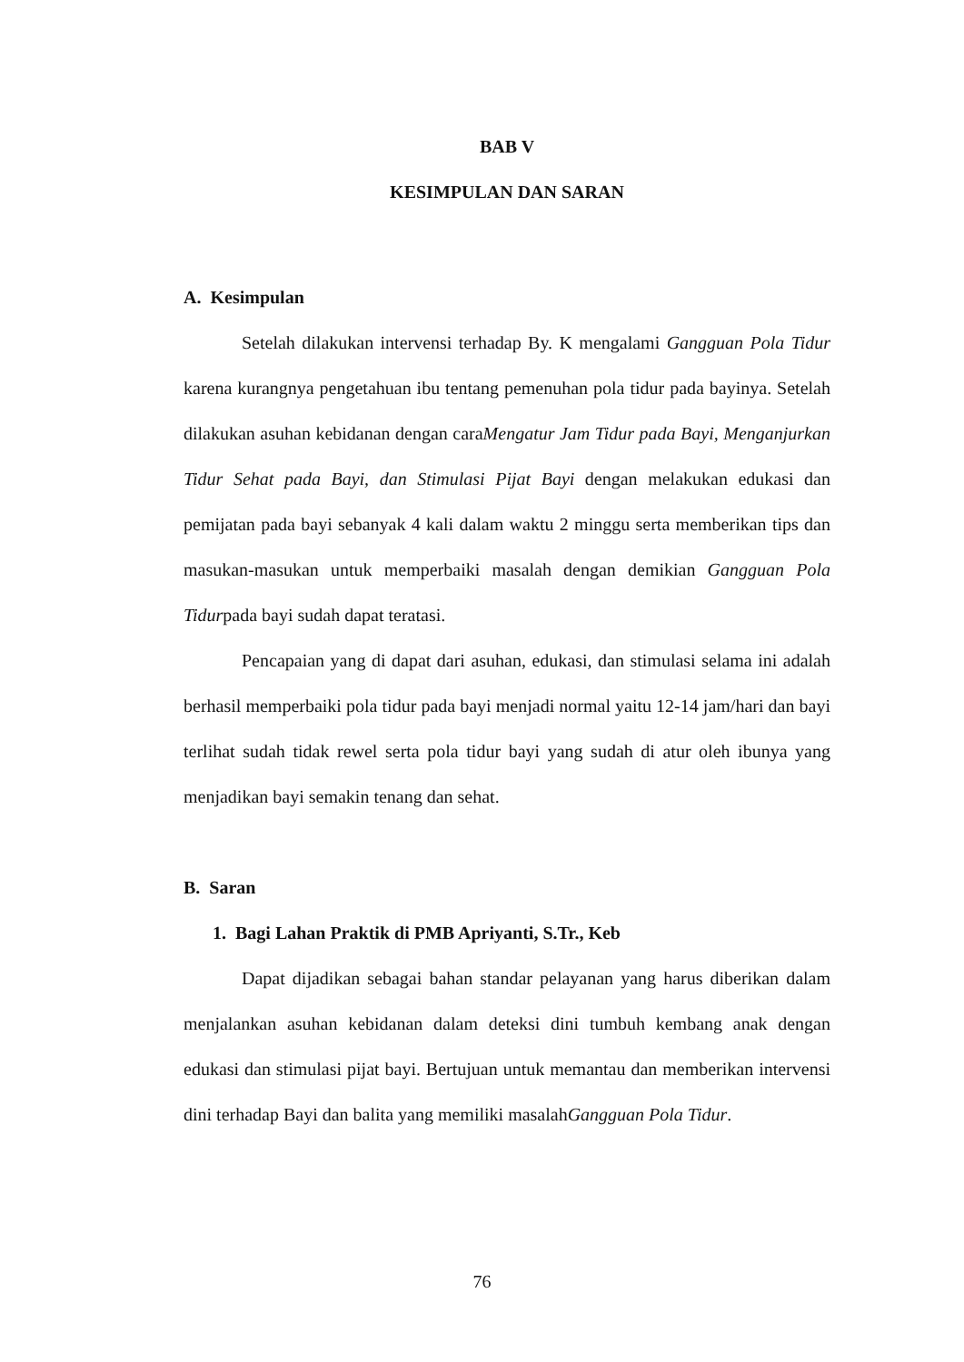BAB V
KESIMPULAN DAN SARAN
A. Kesimpulan
Setelah dilakukan intervensi terhadap By. K mengalami Gangguan Pola Tidur karena kurangnya pengetahuan ibu tentang pemenuhan pola tidur pada bayinya. Setelah dilakukan asuhan kebidanan dengan caraMengatur Jam Tidur pada Bayi, Menganjurkan Tidur Sehat pada Bayi, dan Stimulasi Pijat Bayi dengan melakukan edukasi dan pemijatan pada bayi sebanyak 4 kali dalam waktu 2 minggu serta memberikan tips dan masukan-masukan untuk memperbaiki masalah dengan demikian Gangguan Pola Tidurpada bayi sudah dapat teratasi.
Pencapaian yang di dapat dari asuhan, edukasi, dan stimulasi selama ini adalah berhasil memperbaiki pola tidur pada bayi menjadi normal yaitu 12-14 jam/hari dan bayi terlihat sudah tidak rewel serta pola tidur bayi yang sudah di atur oleh ibunya yang menjadikan bayi semakin tenang dan sehat.
B. Saran
1. Bagi Lahan Praktik di PMB Apriyanti, S.Tr., Keb
Dapat dijadikan sebagai bahan standar pelayanan yang harus diberikan dalam menjalankan asuhan kebidanan dalam deteksi dini tumbuh kembang anak dengan edukasi dan stimulasi pijat bayi. Bertujuan untuk memantau dan memberikan intervensi dini terhadap Bayi dan balita yang memiliki masalahGangguan Pola Tidur.
76